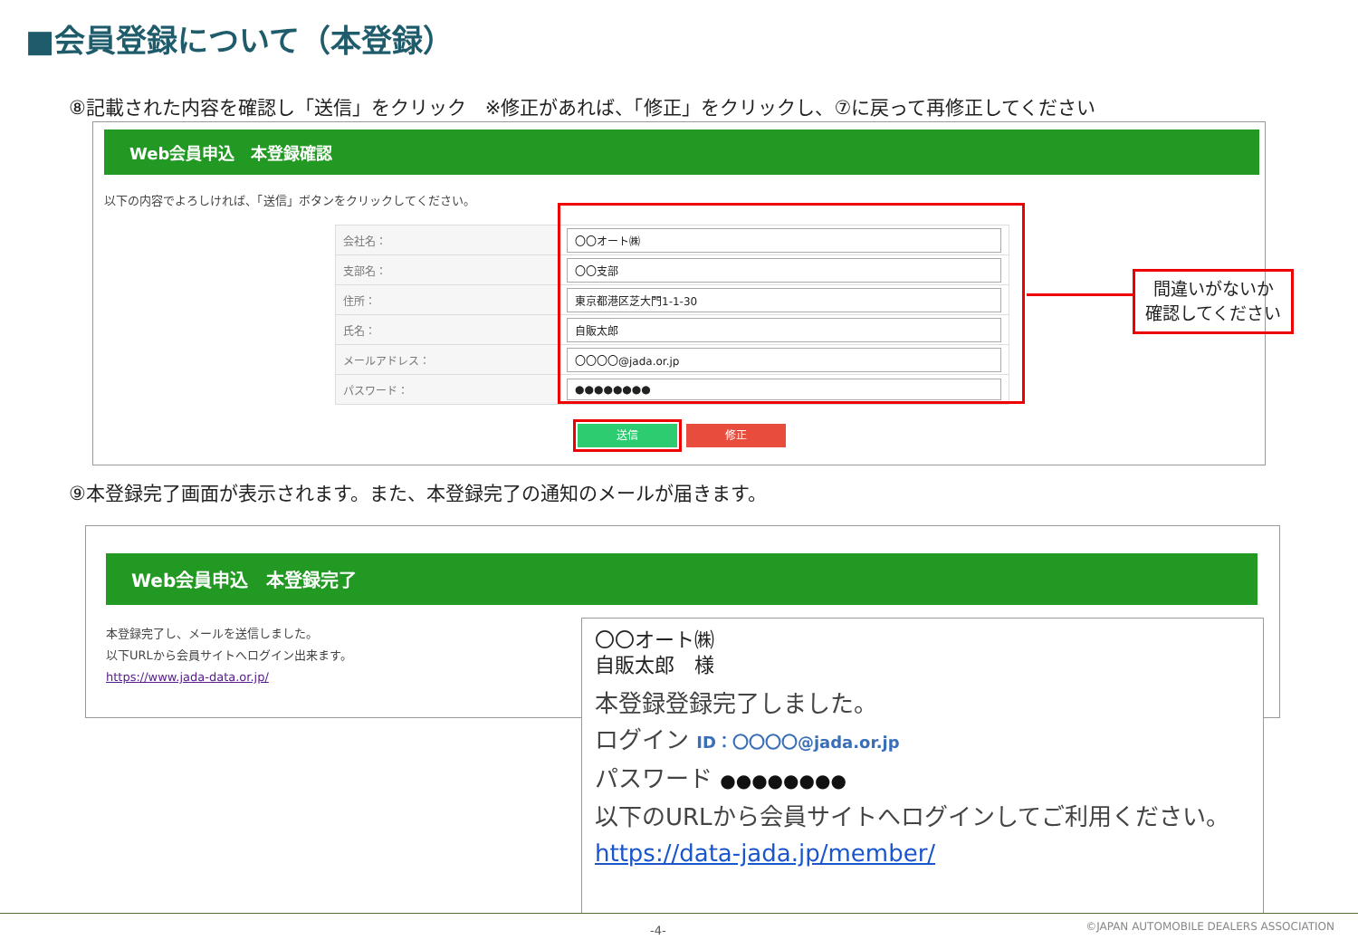■会員登録について（本登録）
⑧記載された内容を確認し「送信」をクリック　※修正があれば、「修正」をクリックし、⑦に戻って再修正してください
Web会員申込　本登録確認
以下の内容でよろしければ、「送信」ボタンをクリックしてください。
| 会社名： | 〇〇オート㈱ |
| 支部名： | 〇〇支部 |
| 住所： | 東京都港区芝大門1-1-30 |
| 氏名： | 自販太郎 |
| メールアドレス： | 〇〇〇〇@jada.or.jp |
| パスワード： | ●●●●●●●● |
送信 修正
間違いがないか
確認してください
⑨本登録完了画面が表示されます。また、本登録完了の通知のメールが届きます。
Web会員申込　本登録完了
本登録完了し、メールを送信しました。
以下URLから会員サイトへログイン出来ます。
https://www.jada-data.or.jp/
〇〇オート㈱
自販太郎　様
本登録登録完了しました。
ログイン ID：〇〇〇〇@jada.or.jp
パスワード ●●●●●●●●
以下のURLから会員サイトへログインしてご利用ください。
https://data-jada.jp/member/
-4-
©JAPAN AUTOMOBILE DEALERS ASSOCIATION